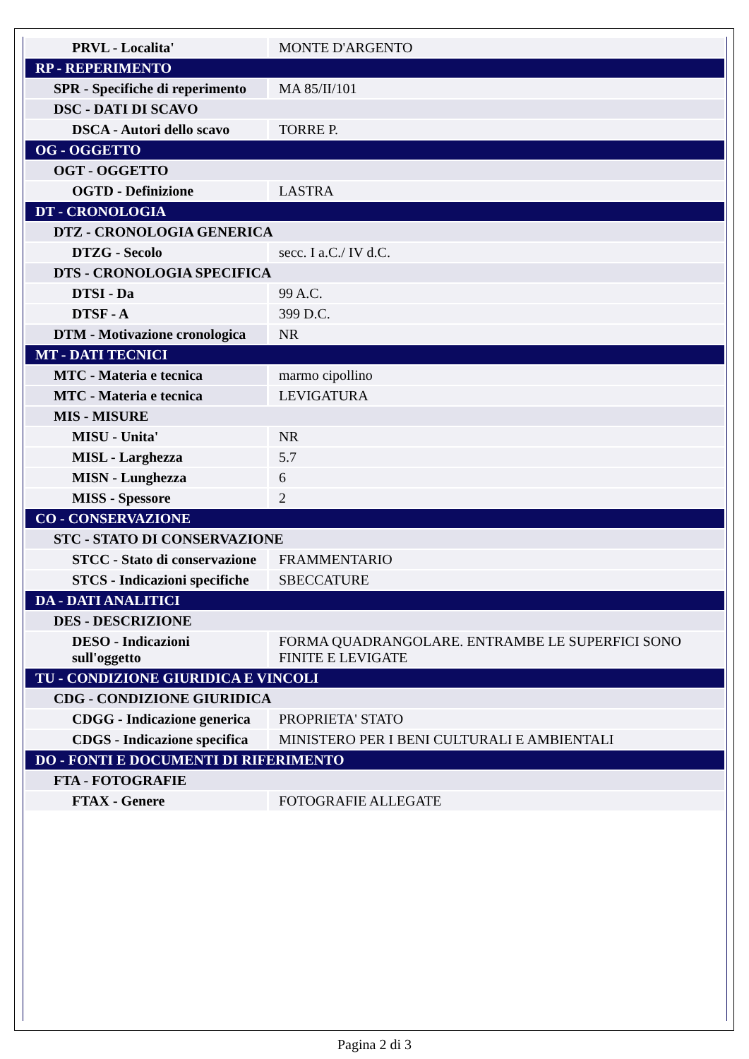| PRVL - Localita' | MONTE D'ARGENTO |
| RP - REPERIMENTO | |
| SPR - Specifiche di reperimento | MA 85/II/101 |
| DSC - DATI DI SCAVO | |
| DSCA - Autori dello scavo | TORRE P. |
| OG - OGGETTO | |
| OGT - OGGETTO | |
| OGTD - Definizione | LASTRA |
| DT - CRONOLOGIA | |
| DTZ - CRONOLOGIA GENERICA | |
| DTZG - Secolo | secc. I a.C./ IV d.C. |
| DTS - CRONOLOGIA SPECIFICA | |
| DTSI - Da | 99 A.C. |
| DTSF - A | 399 D.C. |
| DTM - Motivazione cronologica | NR |
| MT - DATI TECNICI | |
| MTC - Materia e tecnica | marmo cipollino |
| MTC - Materia e tecnica | LEVIGATURA |
| MIS - MISURE | |
| MISU - Unita' | NR |
| MISL - Larghezza | 5.7 |
| MISN - Lunghezza | 6 |
| MISS - Spessore | 2 |
| CO - CONSERVAZIONE | |
| STC - STATO DI CONSERVAZIONE | |
| STCC - Stato di conservazione | FRAMMENTARIO |
| STCS - Indicazioni specifiche | SBECCATURE |
| DA - DATI ANALITICI | |
| DES - DESCRIZIONE | |
| DESO - Indicazioni sull'oggetto | FORMA QUADRANGOLARE. ENTRAMBE LE SUPERFICI SONO FINITE E LEVIGATE |
| TU - CONDIZIONE GIURIDICA E VINCOLI | |
| CDG - CONDIZIONE GIURIDICA | |
| CDGG - Indicazione generica | PROPRIETA' STATO |
| CDGS - Indicazione specifica | MINISTERO PER I BENI CULTURALI E AMBIENTALI |
| DO - FONTI E DOCUMENTI DI RIFERIMENTO | |
| FTA - FOTOGRAFIE | |
| FTAX - Genere | FOTOGRAFIE ALLEGATE |
Pagina 2 di 3